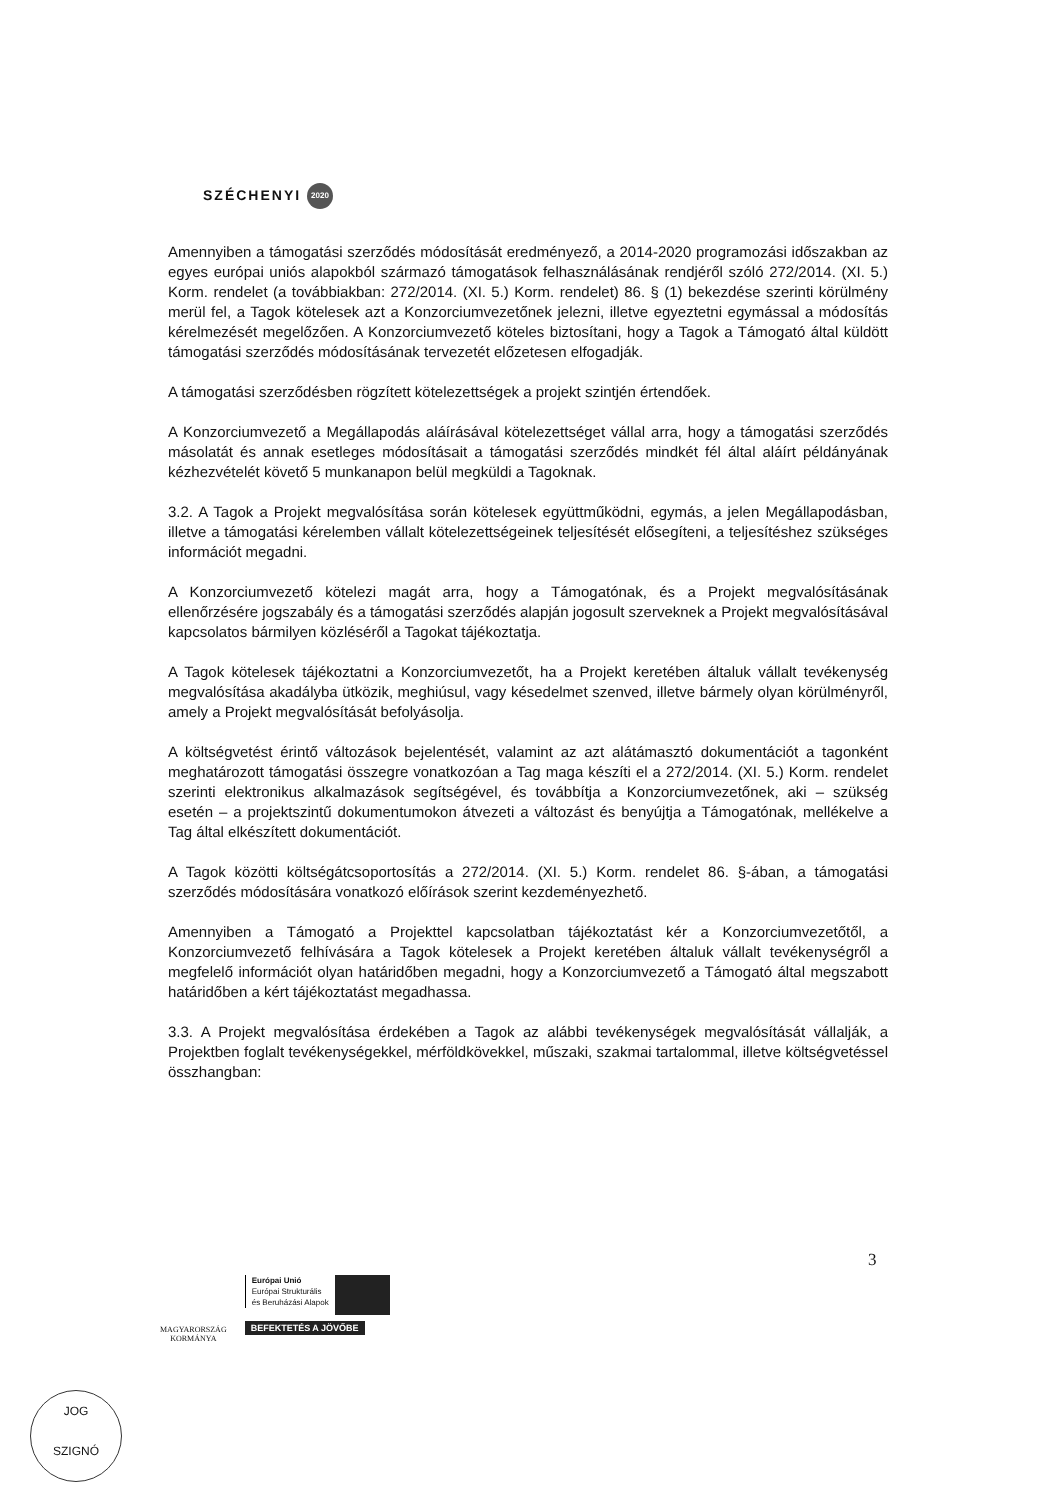SZÉCHENYI 2020
Amennyiben a támogatási szerződés módosítását eredményező, a 2014-2020 programozási időszakban az egyes európai uniós alapokból származó támogatások felhasználásának rendjéről szóló 272/2014. (XI. 5.) Korm. rendelet (a továbbiakban: 272/2014. (XI. 5.) Korm. rendelet) 86. § (1) bekezdése szerinti körülmény merül fel, a Tagok kötelesek azt a Konzorciumvezetőnek jelezni, illetve egyeztetni egymással a módosítás kérelmezését megelőzően. A Konzorciumvezető köteles biztosítani, hogy a Tagok a Támogató által küldött támogatási szerződés módosításának tervezetét előzetesen elfogadják.
A támogatási szerződésben rögzített kötelezettségek a projekt szintjén értendőek.
A Konzorciumvezető a Megállapodás aláírásával kötelezettséget vállal arra, hogy a támogatási szerződés másolatát és annak esetleges módosításait a támogatási szerződés mindkét fél által aláírt példányának kézhezvételét követő 5 munkanapon belül megküldi a Tagoknak.
3.2. A Tagok a Projekt megvalósítása során kötelesek együttműködni, egymás, a jelen Megállapodásban, illetve a támogatási kérelemben vállalt kötelezettségeinek teljesítését elősegíteni, a teljesítéshez szükséges információt megadni.
A Konzorciumvezető kötelezi magát arra, hogy a Támogatónak, és a Projekt megvalósításának ellenőrzésére jogszabály és a támogatási szerződés alapján jogosult szerveknek a Projekt megvalósításával kapcsolatos bármilyen közléséről a Tagokat tájékoztatja.
A Tagok kötelesek tájékoztatni a Konzorciumvezetőt, ha a Projekt keretében általuk vállalt tevékenység megvalósítása akadályba ütközik, meghiúsul, vagy késedelmet szenved, illetve bármely olyan körülményről, amely a Projekt megvalósítását befolyásolja.
A költségvetést érintő változások bejelentését, valamint az azt alátámasztó dokumentációt a tagonként meghatározott támogatási összegre vonatkozóan a Tag maga készíti el a 272/2014. (XI. 5.) Korm. rendelet szerinti elektronikus alkalmazások segítségével, és továbbítja a Konzorciumvezetőnek, aki – szükség esetén – a projektszintű dokumentumokon átvezeti a változást és benyújtja a Támogatónak, mellékelve a Tag által elkészített dokumentációt.
A Tagok közötti költségátcsoportosítás a 272/2014. (XI. 5.) Korm. rendelet 86. §-ában, a támogatási szerződés módosítására vonatkozó előírások szerint kezdeményezhető.
Amennyiben a Támogató a Projekttel kapcsolatban tájékoztatást kér a Konzorciumvezetőtől, a Konzorciumvezető felhívására a Tagok kötelesek a Projekt keretében általuk vállalt tevékenységről a megfelelő információt olyan határidőben megadni, hogy a Konzorciumvezető a Támogató által megszabott határidőben a kért tájékoztatást megadhassa.
3.3. A Projekt megvalósítása érdekében a Tagok az alábbi tevékenységek megvalósítását vállalják, a Projektben foglalt tevékenységekkel, mérföldkövekkel, műszaki, szakmai tartalommal, illetve költségvetéssel összhangban:
3
MAGYARORSZÁG
KORMÁNYA
Európai Unió
Európai Strukturális
és Beruházási Alapok
BEFEKTETÉS A JÖVŐBE
JOG
SZIGNÓ